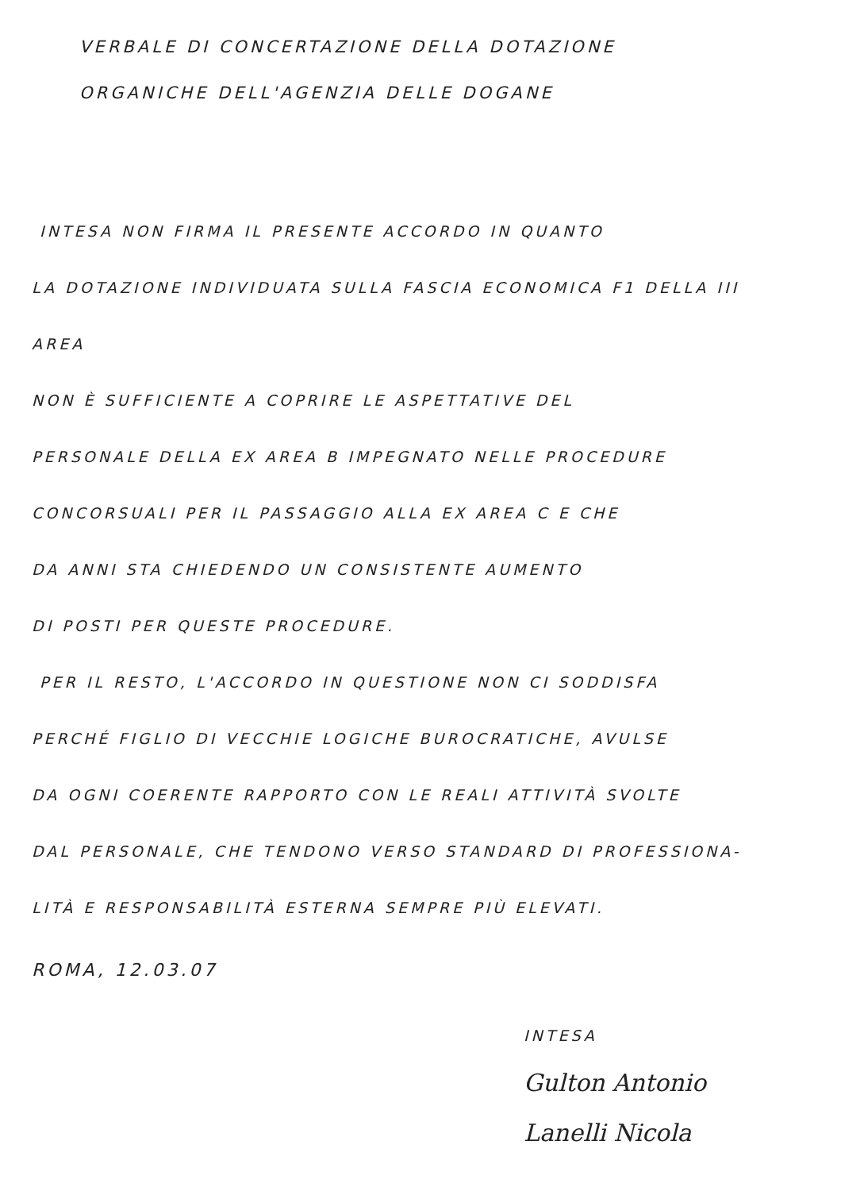VERBALE DI CONCERTAZIONE DELLA DOTAZIONE
ORGANICHE DELL'AGENZIA DELLE DOGANE
INTESA NON FIRMA IL PRESENTE ACCORDO IN QUANTO
LA DOTAZIONE INDIVIDUATA SULLA FASCIA ECONOMICA F1 DELLA III AREA
NON È SUFFICIENTE A COPRIRE LE ASPETTATIVE DEL
PERSONALE DELLA EX AREA B IMPEGNATO NELLE PROCEDURE
CONCORSUALI PER IL PASSAGGIO ALLA EX AREA C E CHE
DA ANNI STA CHIEDENDO UN CONSISTENTE AUMENTO
DI POSTI PER QUESTE PROCEDURE.
PER IL RESTO, L'ACCORDO IN QUESTIONE NON CI SODDISFA
PERCHÉ FIGLIO DI VECCHIE LOGICHE BUROCRATICHE, AVULSE
DA OGNI COERENTE RAPPORTO CON LE REALI ATTIVITÀ SVOLTE
DAL PERSONALE, CHE TENDONO VERSO STANDARD DI PROFESSIONA-
LITÀ E RESPONSABILITÀ ESTERNA SEMPRE PIÙ ELEVATI.
ROMA, 12.03.07
INTESA
Gulton Antonio
Lanelli Nicola